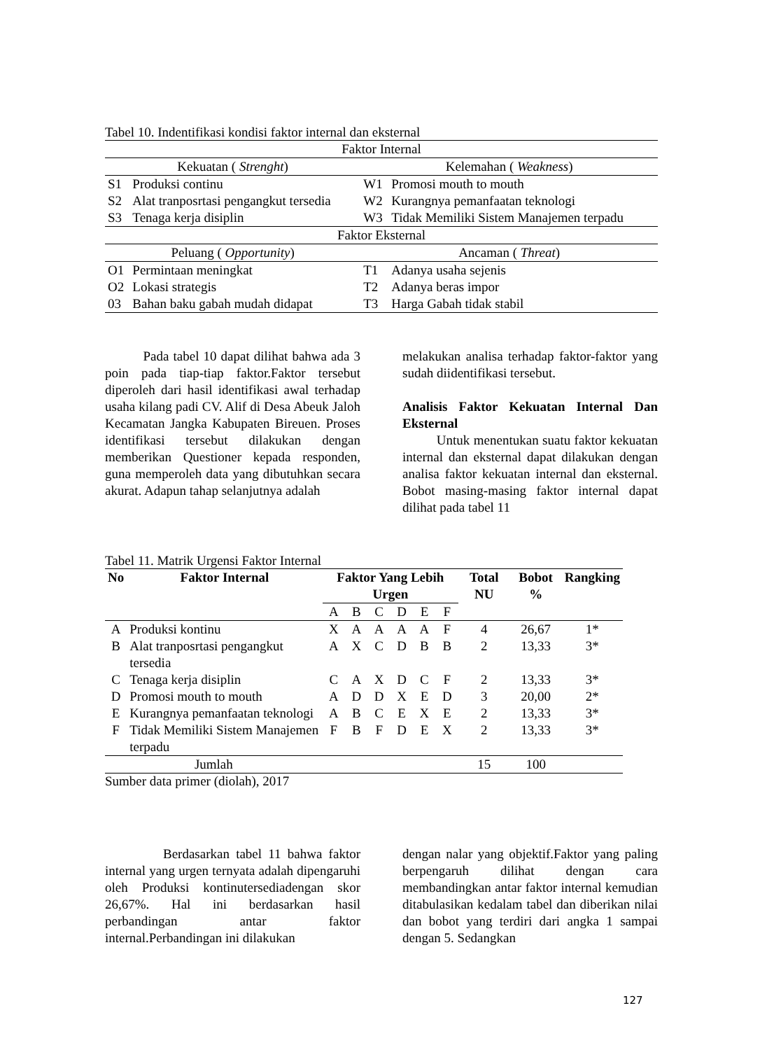Tabel 10. Indentifikasi kondisi faktor internal dan eksternal
| Faktor Internal | | | |
| Kekuatan ( Strenght ) | | Kelemahan ( Weakness ) | |
| S1 | Produksi continu | W1 | Promosi mouth to mouth |
| S2 | Alat tranposrtasi pengangkut tersedia | W2 | Kurangnya pemanfaatan teknologi |
| S3 | Tenaga kerja disiplin | W3 | Tidak Memiliki Sistem Manajemen terpadu |
| Faktor Eksternal | | | |
| Peluang ( Opportunity ) | | Ancaman ( Threat ) | |
| O1 | Permintaan meningkat | T1 | Adanya usaha sejenis |
| O2 | Lokasi strategis | T2 | Adanya beras impor |
| 03 | Bahan baku gabah mudah didapat | T3 | Harga Gabah tidak stabil |
Pada tabel 10 dapat dilihat bahwa ada 3 poin pada tiap-tiap faktor.Faktor tersebut diperoleh dari hasil identifikasi awal terhadap usaha kilang padi CV. Alif di Desa Abeuk Jaloh Kecamatan Jangka Kabupaten Bireuen. Proses identifikasi tersebut dilakukan dengan memberikan Questioner kepada responden, guna memperoleh data yang dibutuhkan secara akurat. Adapun tahap selanjutnya adalah
melakukan analisa terhadap faktor-faktor yang sudah diidentifikasi tersebut.
Analisis Faktor Kekuatan Internal Dan Eksternal
Untuk menentukan suatu faktor kekuatan internal dan eksternal dapat dilakukan dengan analisa faktor kekuatan internal dan eksternal. Bobot masing-masing faktor internal dapat dilihat pada tabel 11
Tabel 11. Matrik Urgensi Faktor Internal
| No | Faktor Internal | Faktor Yang Lebih Urgen | | | | | | Total NU | Bobot % | Rangking |
| --- | --- | --- | --- | --- | --- | --- | --- | --- | --- | --- |
| | | A | B | C | D | E | F | | | |
| A | Produksi kontinu | X | A | A | A | A | F | 4 | 26,67 | 1* |
| B | Alat tranposrtasi pengangkut tersedia | A | X | C | D | B | B | 2 | 13,33 | 3* |
| C | Tenaga kerja disiplin | C | A | X | D | C | F | 2 | 13,33 | 3* |
| D | Promosi mouth to mouth | A | D | D | X | E | D | 3 | 20,00 | 2* |
| E | Kurangnya pemanfaatan teknologi | A | B | C | E | X | E | 2 | 13,33 | 3* |
| F | Tidak Memiliki Sistem Manajemen terpadu | F | B | F | D | E | X | 2 | 13,33 | 3* |
| Jumlah | | | | | | | | 15 | 100 | |
Sumber data primer (diolah), 2017
Berdasarkan tabel 11 bahwa faktor internal yang urgen ternyata adalah dipengaruhi oleh Produksi kontinutersediadengan skor 26,67%. Hal ini berdasarkan hasil perbandingan antar faktor internal.Perbandingan ini dilakukan
dengan nalar yang objektif.Faktor yang paling berpengaruh dilihat dengan cara membandingkan antar faktor internal kemudian ditabulasikan kedalam tabel dan diberikan nilai dan bobot yang terdiri dari angka 1 sampai dengan 5. Sedangkan
127